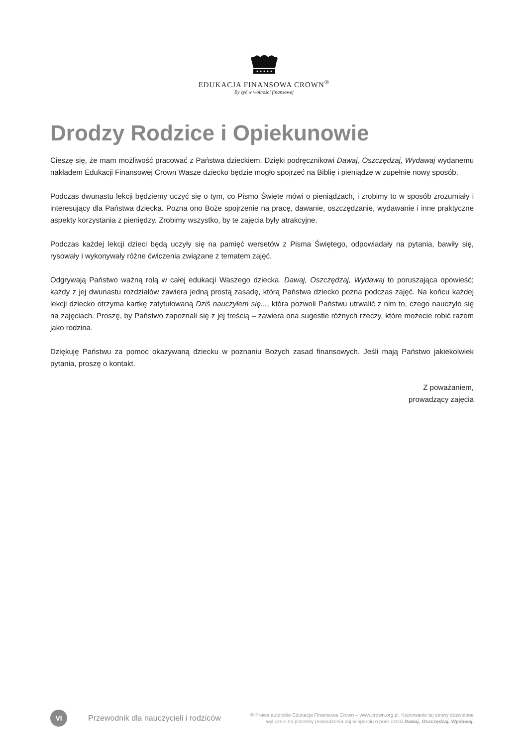EDUKACJA FINANSOWA CROWN<sup>®</sup>
By żyć w wolności finansowej
Drodzy Rodzice i Opiekunowie
Cieszę się, że mam możliwość pracować z Państwa dzieckiem. Dzięki podręcznikowi Dawaj, Oszczędzaj, Wydawaj wydanemu nakładem Edukacji Finansowej Crown Wasze dziecko będzie mogło spojrzeć na Biblię i pieniądze w zupełnie nowy sposób.
Podczas dwunastu lekcji będziemy uczyć się o tym, co Pismo Święte mówi o pieniądzach, i zrobimy to w sposób zrozumiały i interesujący dla Państwa dziecka. Pozna ono Boże spojrzenie na pracę, dawanie, oszczędzanie, wydawanie i inne praktyczne aspekty korzystania z pieniędzy. Zrobimy wszystko, by te zajęcia były atrakcyjne.
Podczas każdej lekcji dzieci będą uczyły się na pamięć wersetów z Pisma Świętego, odpowiadały na pytania, bawiły się, rysowały i wykonywały różne ćwiczenia związane z tematem zajęć.
Odgrywają Państwo ważną rolą w całej edukacji Waszego dziecka. Dawaj, Oszczędzaj, Wydawaj to poruszająca opowieść; każdy z jej dwunastu rozdziałów zawiera jedną prostą zasadę, którą Państwa dziecko pozna podczas zajęć. Na końcu każdej lekcji dziecko otrzyma kartkę zatytułowaną Dziś nauczyłem się..., która pozwoli Państwu utrwalić z nim to, czego nauczyło się na zajęciach. Proszę, by Państwo zapoznali się z jej treścią – zawiera ona sugestie różnych rzeczy, które możecie robić razem jako rodzina.
Dziękuję Państwu za pomoc okazywaną dziecku w poznaniu Bożych zasad finansowych. Jeśli mają Państwo jakiekolwiek pytania, proszę o kontakt.
Z poważaniem,
prowadzący zajęcia
VI
Przewodnik dla nauczycieli i rodziców
© Prawa autorskie Edukacja Finansowa Crown – www.crown.org.pl. Kopiowanie tej strony dozwolone
wył cznie na potrzeby prowadzenia zaj w oparciu o podr czniki Dawaj, Oszczędzaj, Wydawaj.